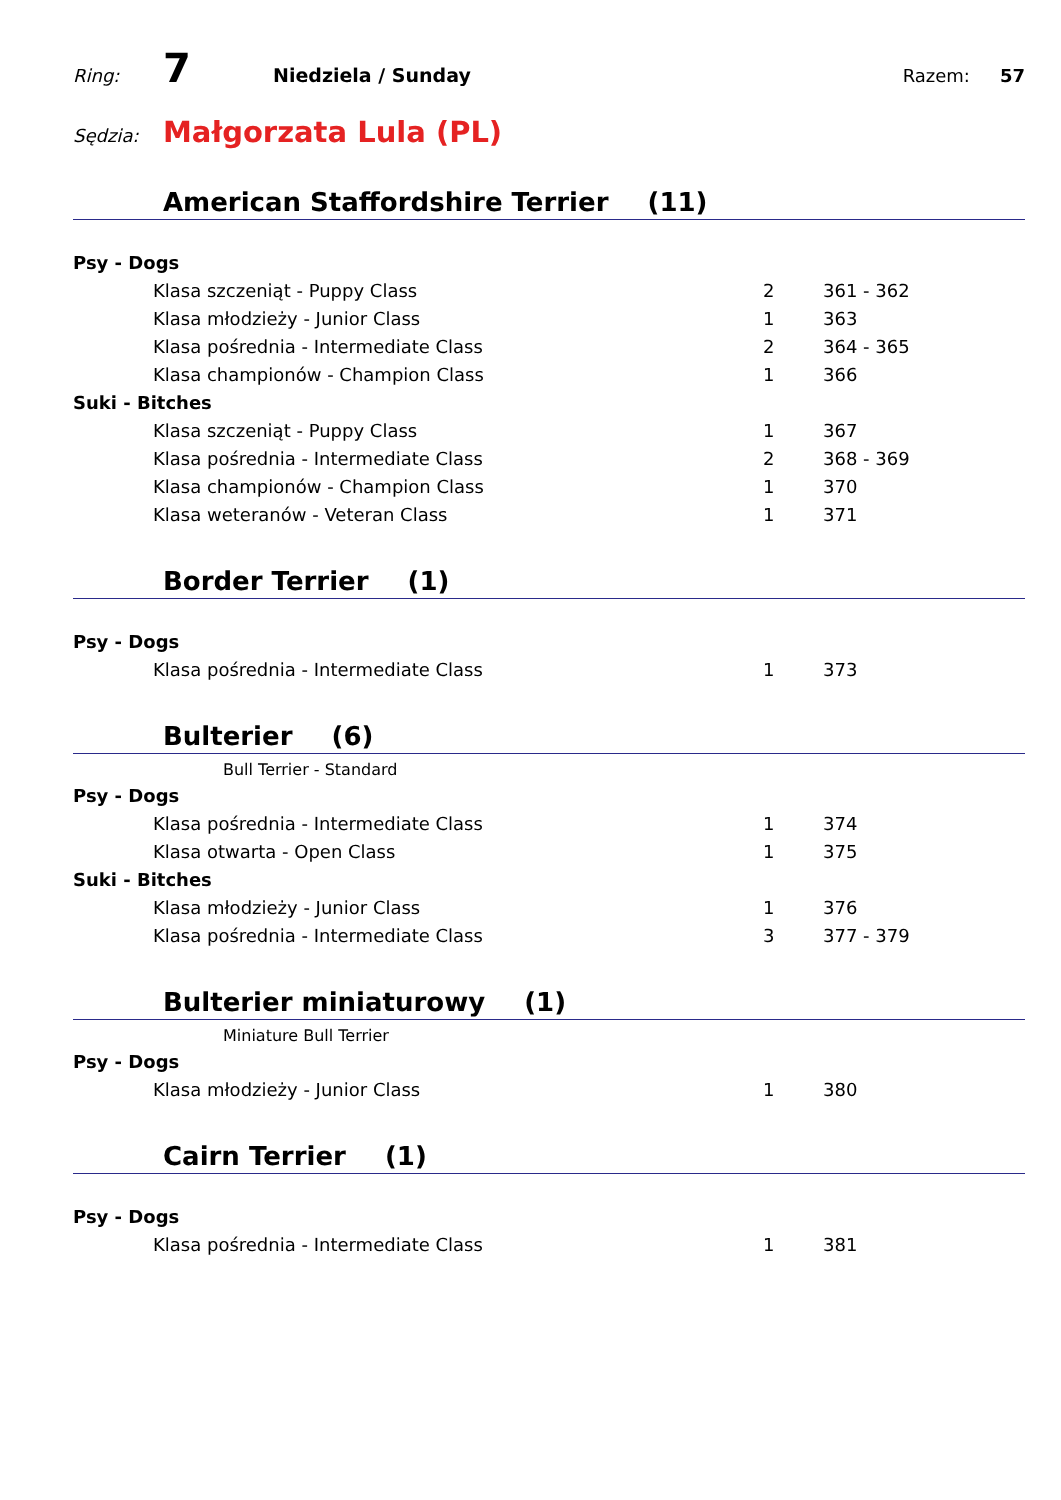Ring: 7 Niedziela / Sunday Razem: 57
Sędzia: Małgorzata Lula (PL)
American Staffordshire Terrier (11)
| Psy - Dogs | | |
| Klasa szczeniąt - Puppy Class | 2 | 361 - 362 |
| Klasa młodzieży - Junior Class | 1 | 363 |
| Klasa pośrednia - Intermediate Class | 2 | 364 - 365 |
| Klasa championów - Champion Class | 1 | 366 |
| Suki - Bitches | | |
| Klasa szczeniąt - Puppy Class | 1 | 367 |
| Klasa pośrednia - Intermediate Class | 2 | 368 - 369 |
| Klasa championów - Champion Class | 1 | 370 |
| Klasa weteranów - Veteran Class | 1 | 371 |
Border Terrier (1)
| Psy - Dogs | | |
| Klasa pośrednia - Intermediate Class | 1 | 373 |
Bulterier (6)
Bull Terrier - Standard
| Psy - Dogs | | |
| Klasa pośrednia - Intermediate Class | 1 | 374 |
| Klasa otwarta - Open Class | 1 | 375 |
| Suki - Bitches | | |
| Klasa młodzieży - Junior Class | 1 | 376 |
| Klasa pośrednia - Intermediate Class | 3 | 377 - 379 |
Bulterier miniaturowy (1)
Miniature Bull Terrier
| Psy - Dogs | | |
| Klasa młodzieży - Junior Class | 1 | 380 |
Cairn Terrier (1)
| Psy - Dogs | | |
| Klasa pośrednia - Intermediate Class | 1 | 381 |